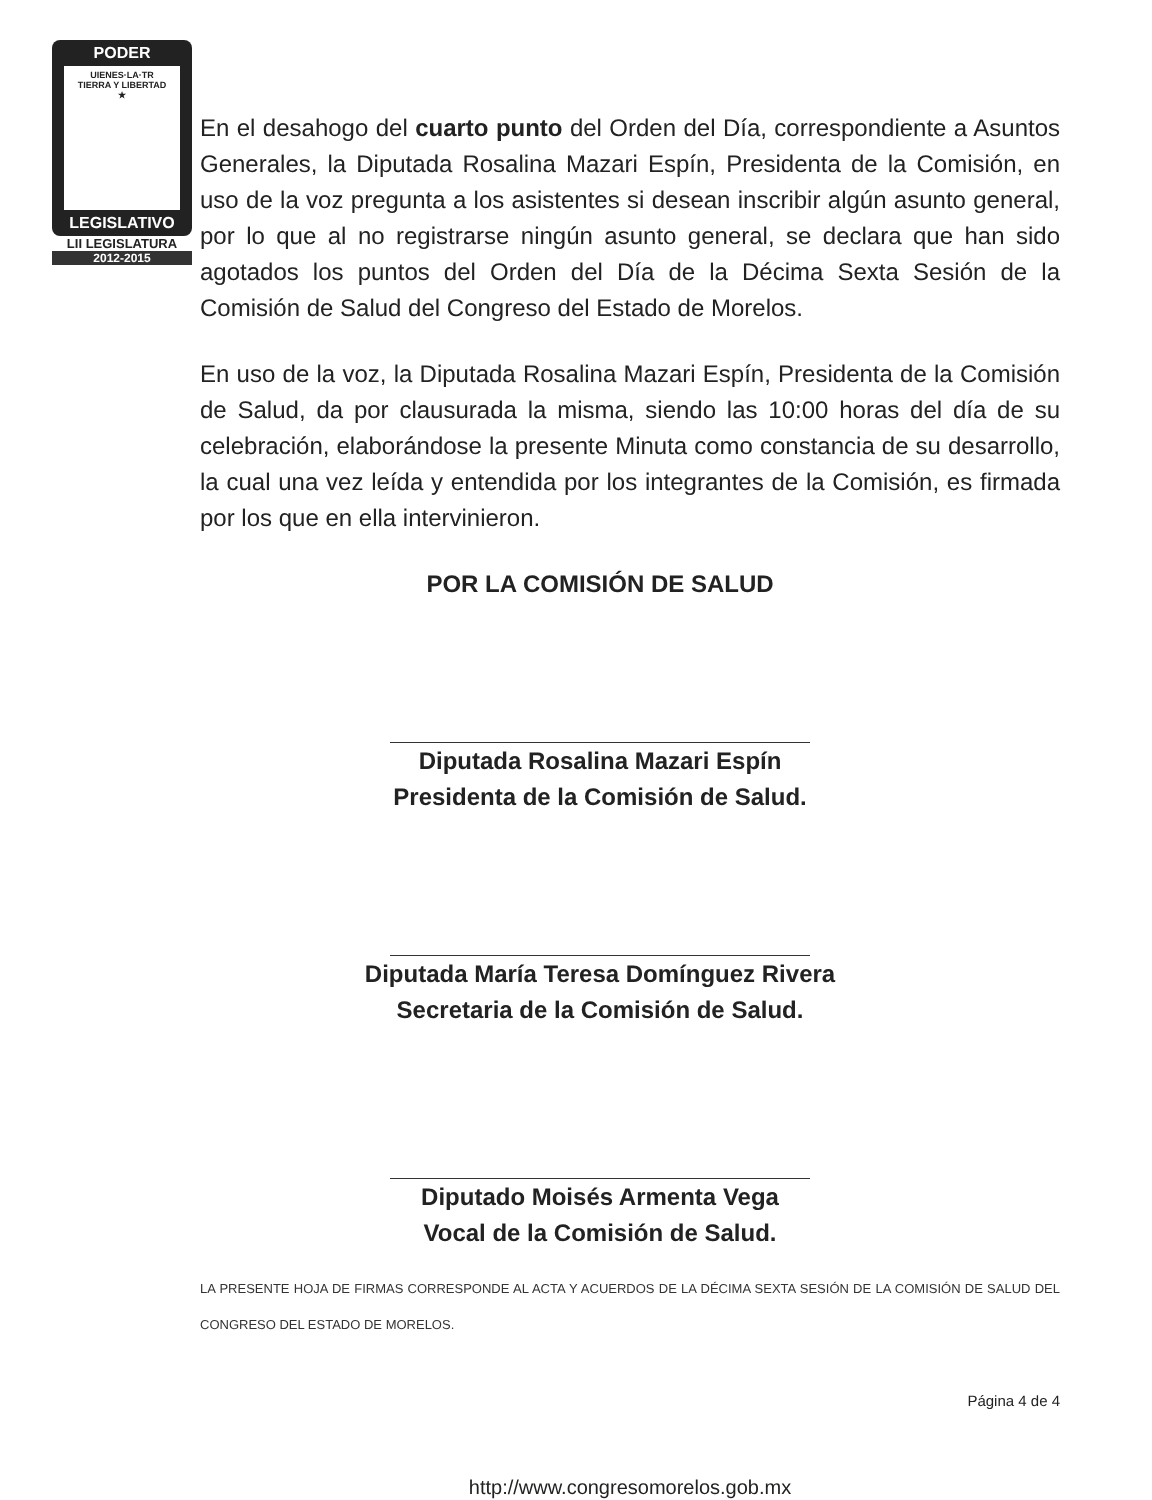PODER
UIENES·LA·TR
TIERRA Y LIBERTAD
★
LEGISLATIVO
LII LEGISLATURA
2012-2015
En el desahogo del cuarto punto del Orden del Día, correspondiente a Asuntos Generales, la Diputada Rosalina Mazari Espín, Presidenta de la Comisión, en uso de la voz pregunta a los asistentes si desean inscribir algún asunto general, por lo que al no registrarse ningún asunto general, se declara que han sido agotados los puntos del Orden del Día de la Décima Sexta Sesión de la Comisión de Salud del Congreso del Estado de Morelos.
En uso de la voz, la Diputada Rosalina Mazari Espín, Presidenta de la Comisión de Salud, da por clausurada la misma, siendo las 10:00 horas del día de su celebración, elaborándose la presente Minuta como constancia de su desarrollo, la cual una vez leída y entendida por los integrantes de la Comisión, es firmada por los que en ella intervinieron.
POR LA COMISIÓN DE SALUD
Diputada Rosalina Mazari Espín
Presidenta de la Comisión de Salud.
Diputada María Teresa Domínguez Rivera
Secretaria de la Comisión de Salud.
Diputado Moisés Armenta Vega
Vocal de la Comisión de Salud.
LA PRESENTE HOJA DE FIRMAS CORRESPONDE AL ACTA Y ACUERDOS DE LA DÉCIMA SEXTA SESIÓN DE LA COMISIÓN DE SALUD DEL CONGRESO DEL ESTADO DE MORELOS.
Página 4 de 4
http://www.congresomorelos.gob.mx